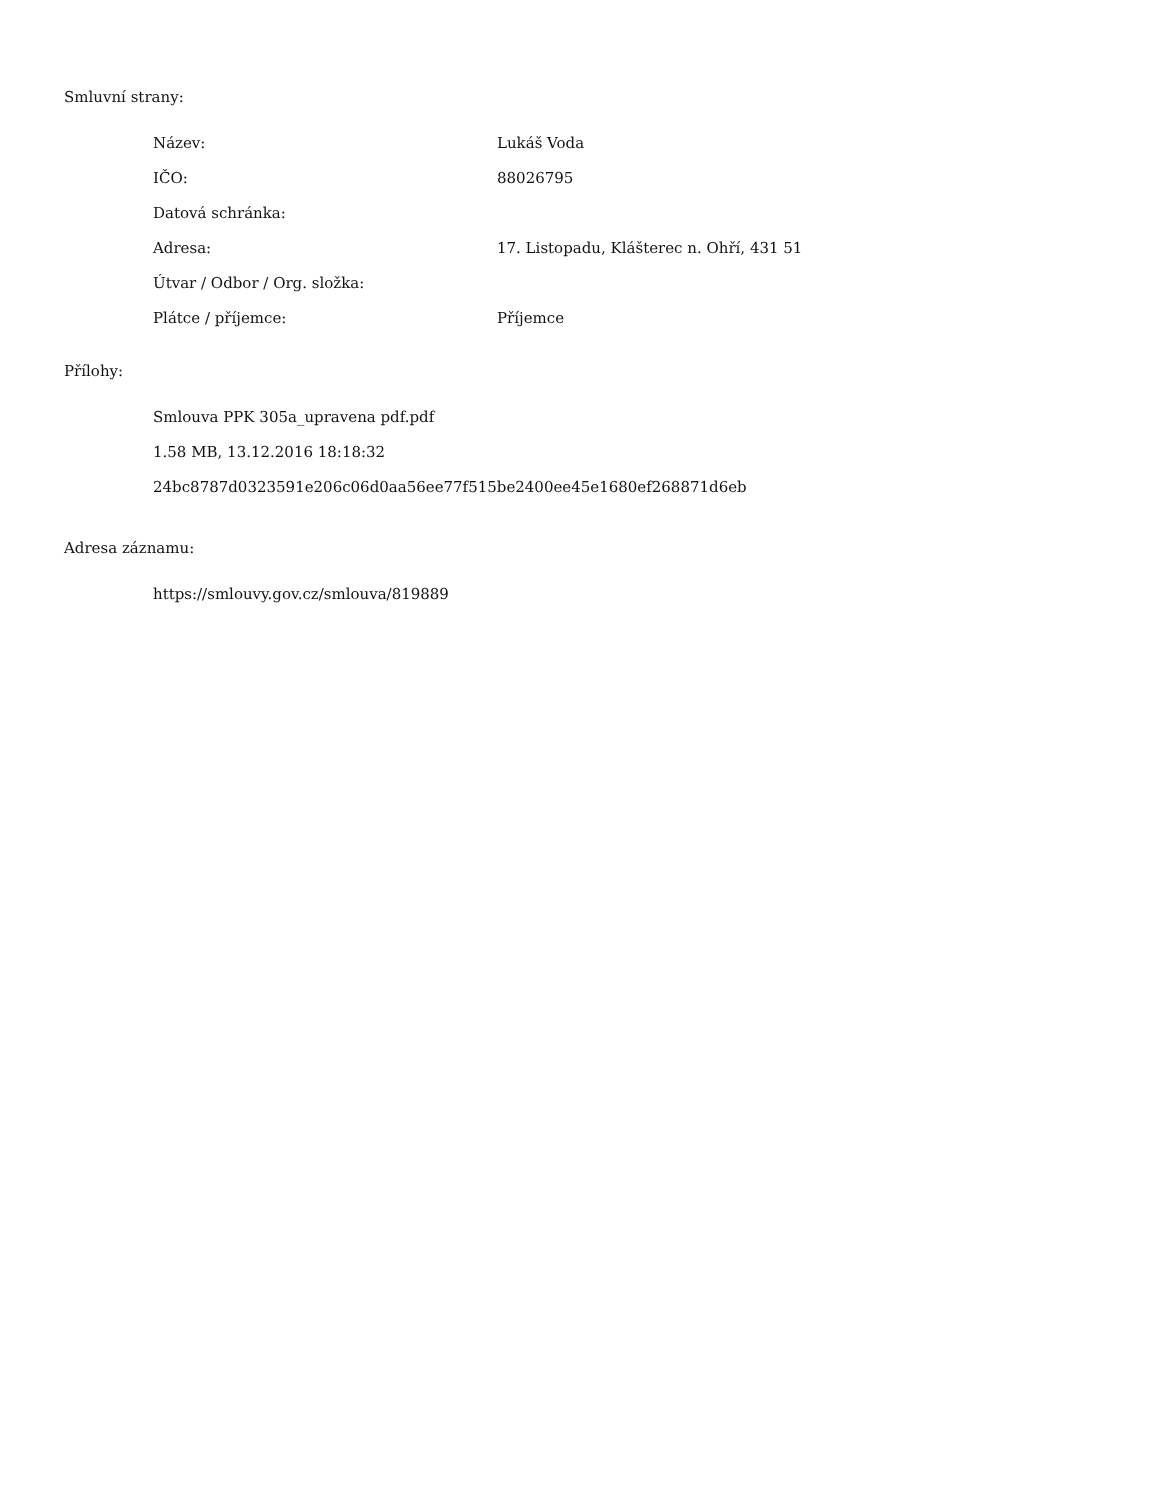Smluvní strany:
| Název: | Lukáš Voda |
| IČO: | 88026795 |
| Datová schránka: | |
| Adresa: | 17. Listopadu, Klášterec n. Ohří, 431 51 |
| Útvar / Odbor / Org. složka: | |
| Plátce / příjemce: | Příjemce |
Přílohy:
Smlouva PPK 305a_upravena pdf.pdf
1.58 MB, 13.12.2016 18:18:32
24bc8787d0323591e206c06d0aa56ee77f515be2400ee45e1680ef268871d6eb
Adresa záznamu:
https://smlouvy.gov.cz/smlouva/819889